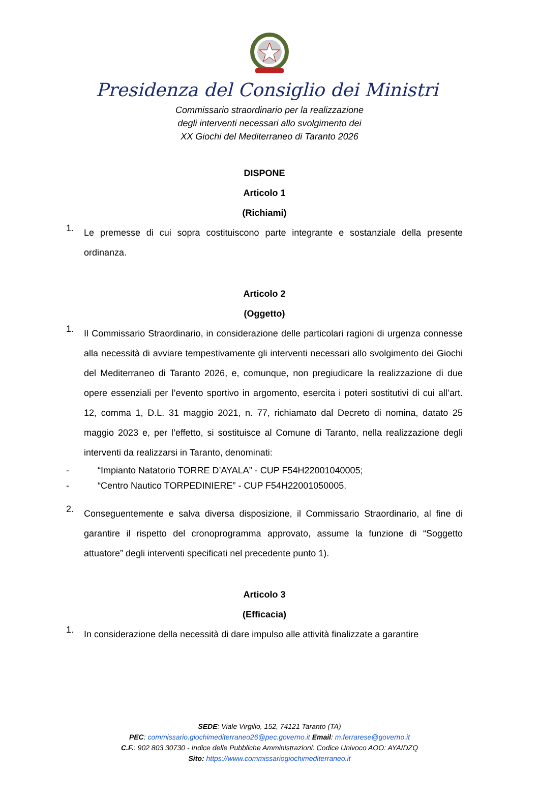Presidenza del Consiglio dei Ministri
Commissario straordinario per la realizzazione
degli interventi necessari allo svolgimento dei
XX Giochi del Mediterraneo di Taranto 2026
DISPONE
Articolo 1
(Richiami)
1.
Le premesse di cui sopra costituiscono parte integrante e sostanziale della presente ordinanza.
Articolo 2
(Oggetto)
1.
Il Commissario Straordinario, in considerazione delle particolari ragioni di urgenza connesse alla necessità di avviare tempestivamente gli interventi necessari allo svolgimento dei Giochi del Mediterraneo di Taranto 2026, e, comunque, non pregiudicare la realizzazione di due opere essenziali per l’evento sportivo in argomento, esercita i poteri sostitutivi di cui all’art. 12, comma 1, D.L. 31 maggio 2021, n. 77, richiamato dal Decreto di nomina, datato 25 maggio 2023 e, per l’effetto, si sostituisce al Comune di Taranto, nella realizzazione degli interventi da realizzarsi in Taranto, denominati:
- “Impianto Natatorio TORRE D’AYALA” - CUP F54H22001040005;
- “Centro Nautico TORPEDINIERE” - CUP F54H22001050005.
2.
Conseguentemente e salva diversa disposizione, il Commissario Straordinario, al fine di garantire il rispetto del cronoprogramma approvato, assume la funzione di “Soggetto attuatore” degli interventi specificati nel precedente punto 1).
Articolo 3
(Efficacia)
1.
In considerazione della necessità di dare impulso alle attività finalizzate a garantire
SEDE: Viale Virgilio, 152, 74121 Taranto (TA)
PEC: commissario.giochimediterraneo26@pec.governo.it Email: m.ferrarese@governo.it
C.F.: 902 803 30730 - Indice delle Pubbliche Amministrazioni: Codice Univoco AOO: AYAIDZQ
Sito: https://www.commissariogiochimediterraneo.it